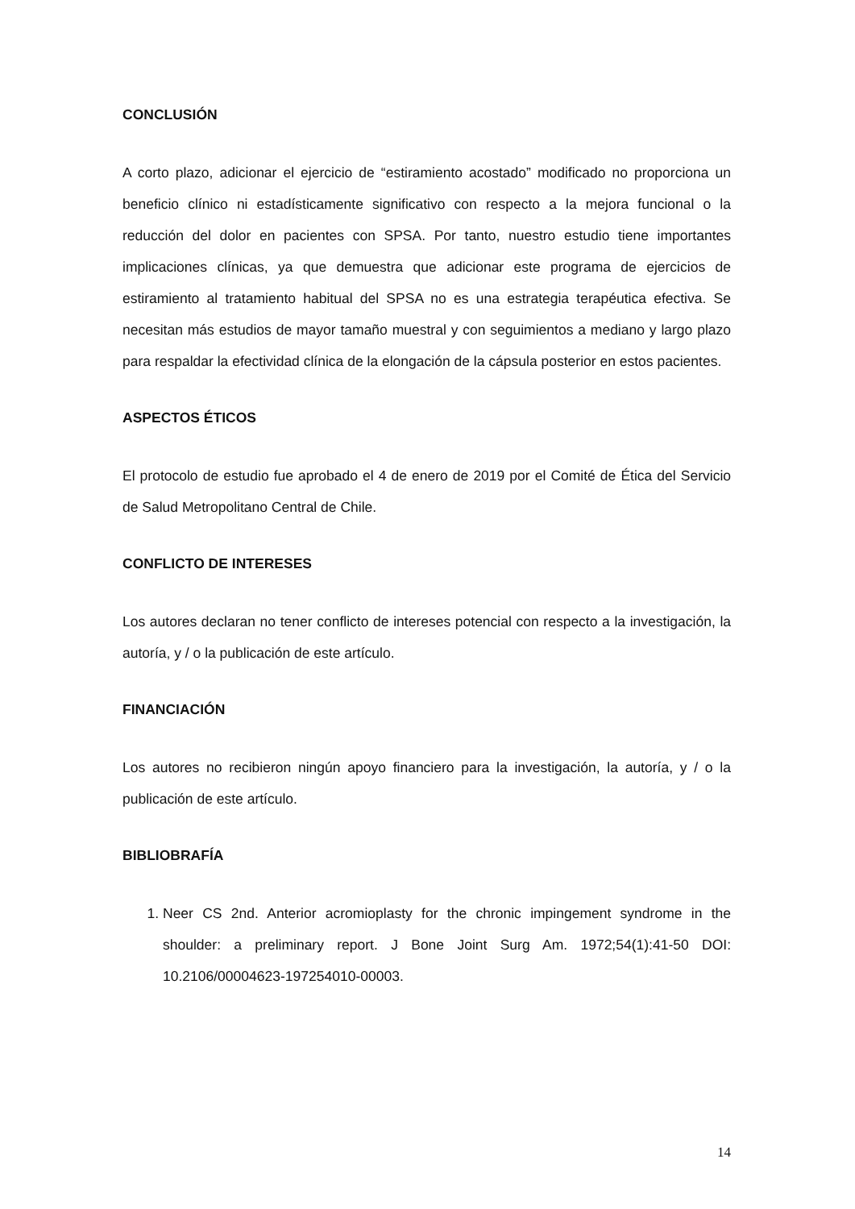CONCLUSIÓN
A corto plazo, adicionar el ejercicio de “estiramiento acostado” modificado no proporciona un beneficio clínico ni estadísticamente significativo con respecto a la mejora funcional o la reducción del dolor en pacientes con SPSA. Por tanto, nuestro estudio tiene importantes implicaciones clínicas, ya que demuestra que adicionar este programa de ejercicios de estiramiento al tratamiento habitual del SPSA no es una estrategia terapéutica efectiva. Se necesitan más estudios de mayor tamaño muestral y con seguimientos a mediano y largo plazo para respaldar la efectividad clínica de la elongación de la cápsula posterior en estos pacientes.
ASPECTOS ÉTICOS
El protocolo de estudio fue aprobado el 4 de enero de 2019 por el Comité de Ética del Servicio de Salud Metropolitano Central de Chile.
CONFLICTO DE INTERESES
Los autores declaran no tener conflicto de intereses potencial con respecto a la investigación, la autoría, y / o la publicación de este artículo.
FINANCIACIÓN
Los autores no recibieron ningún apoyo financiero para la investigación, la autoría, y / o la publicación de este artículo.
BIBLIOBRAFÍA
1. Neer CS 2nd. Anterior acromioplasty for the chronic impingement syndrome in the shoulder: a preliminary report. J Bone Joint Surg Am. 1972;54(1):41-50 DOI: 10.2106/00004623-197254010-00003.
14